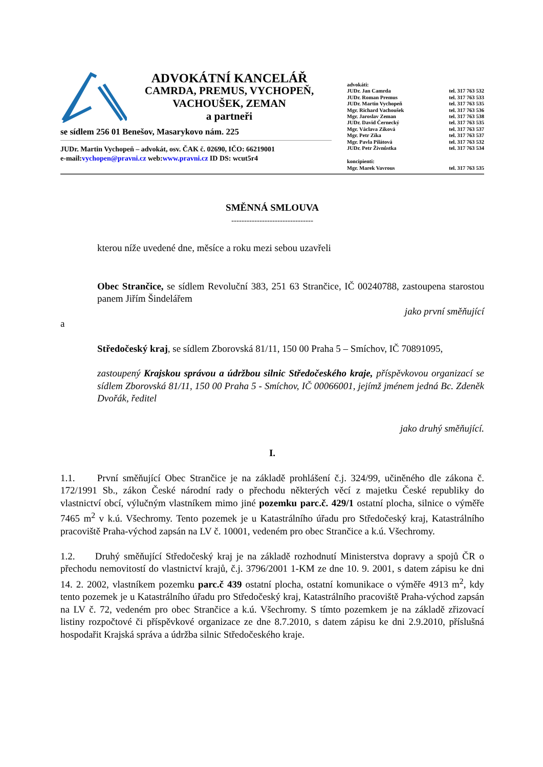ADVOKÁTNÍ KANCELÁŘ
CAMRDA, PREMUS, VYCHOPEŇ,
VACHOUŠEK, ZEMAN
a partneři
se sídlem 256 01 Benešov, Masarykovo nám. 225
JUDr. Martin Vychopeň – advokát, osv. ČAK č. 02690, IČO: 66219001
e-mail:vychopen@pravni.cz web:www.pravni.cz ID DS: wcut5r4
advokáti:
JUDr. Jan Camrda tel. 317 763 532
JUDr. Roman Premus tel. 317 763 533
JUDr. Martin Vychopeň tel. 317 763 535
Mgr. Richard Vachoušek tel. 317 763 536
Mgr. Jaroslav Zeman tel. 317 763 538
JUDr. David Černecký tel. 317 763 535
Mgr. Václava Zíková tel. 317 763 537
Mgr. Petr Zíka tel. 317 763 537
Mgr. Pavla Pilátová tel. 317 763 532
JUDr. Petr Živnůstka tel. 317 763 534
koncipienti:
Mgr. Marek Vavrous tel. 317 763 535
SMĚNNÁ SMLOUVA
--------------------------------
kterou níže uvedené dne, měsíce a roku mezi sebou uzavřeli
Obec Strančice, se sídlem Revoluční 383, 251 63 Strančice, IČ 00240788, zastoupena starostou panem Jiřím Šindelářem
jako první směňující
a
Středočeský kraj, se sídlem Zborovská 81/11, 150 00 Praha 5 – Smíchov, IČ 70891095,
zastoupený Krajskou správou a údržbou silnic Středočeského kraje, příspěvkovou organizací se sídlem Zborovská 81/11, 150 00 Praha 5 - Smíchov, IČ 00066001, jejímž jménem jedná Bc. Zdeněk Dvořák, ředitel
jako druhý směňující.
I.
1.1. První směňující Obec Strančice je na základě prohlášení č.j. 324/99, učiněného dle zákona č. 172/1991 Sb., zákon České národní rady o přechodu některých věcí z majetku České republiky do vlastnictví obcí, výlučným vlastníkem mimo jiné pozemku parc.č. 429/1 ostatní plocha, silnice o výměře 7465 m<sup>2</sup> v k.ú. Všechromy. Tento pozemek je u Katastrálního úřadu pro Středočeský kraj, Katastrálního pracoviště Praha-východ zapsán na LV č. 10001, vedeném pro obec Strančice a k.ú. Všechromy.
1.2. Druhý směňující Středočeský kraj je na základě rozhodnutí Ministerstva dopravy a spojů ČR o přechodu nemovitostí do vlastnictví krajů, č.j. 3796/2001 1-KM ze dne 10. 9. 2001, s datem zápisu ke dni 14. 2. 2002, vlastníkem pozemku parc.č 439 ostatní plocha, ostatní komunikace o výměře 4913 m<sup>2</sup>, kdy tento pozemek je u Katastrálního úřadu pro Středočeský kraj, Katastrálního pracoviště Praha-východ zapsán na LV č. 72, vedeném pro obec Strančice a k.ú. Všechromy. S tímto pozemkem je na základě zřizovací listiny rozpočtové či příspěvkové organizace ze dne 8.7.2010, s datem zápisu ke dni 2.9.2010, příslušná hospodařit Krajská správa a údržba silnic Středočeského kraje.